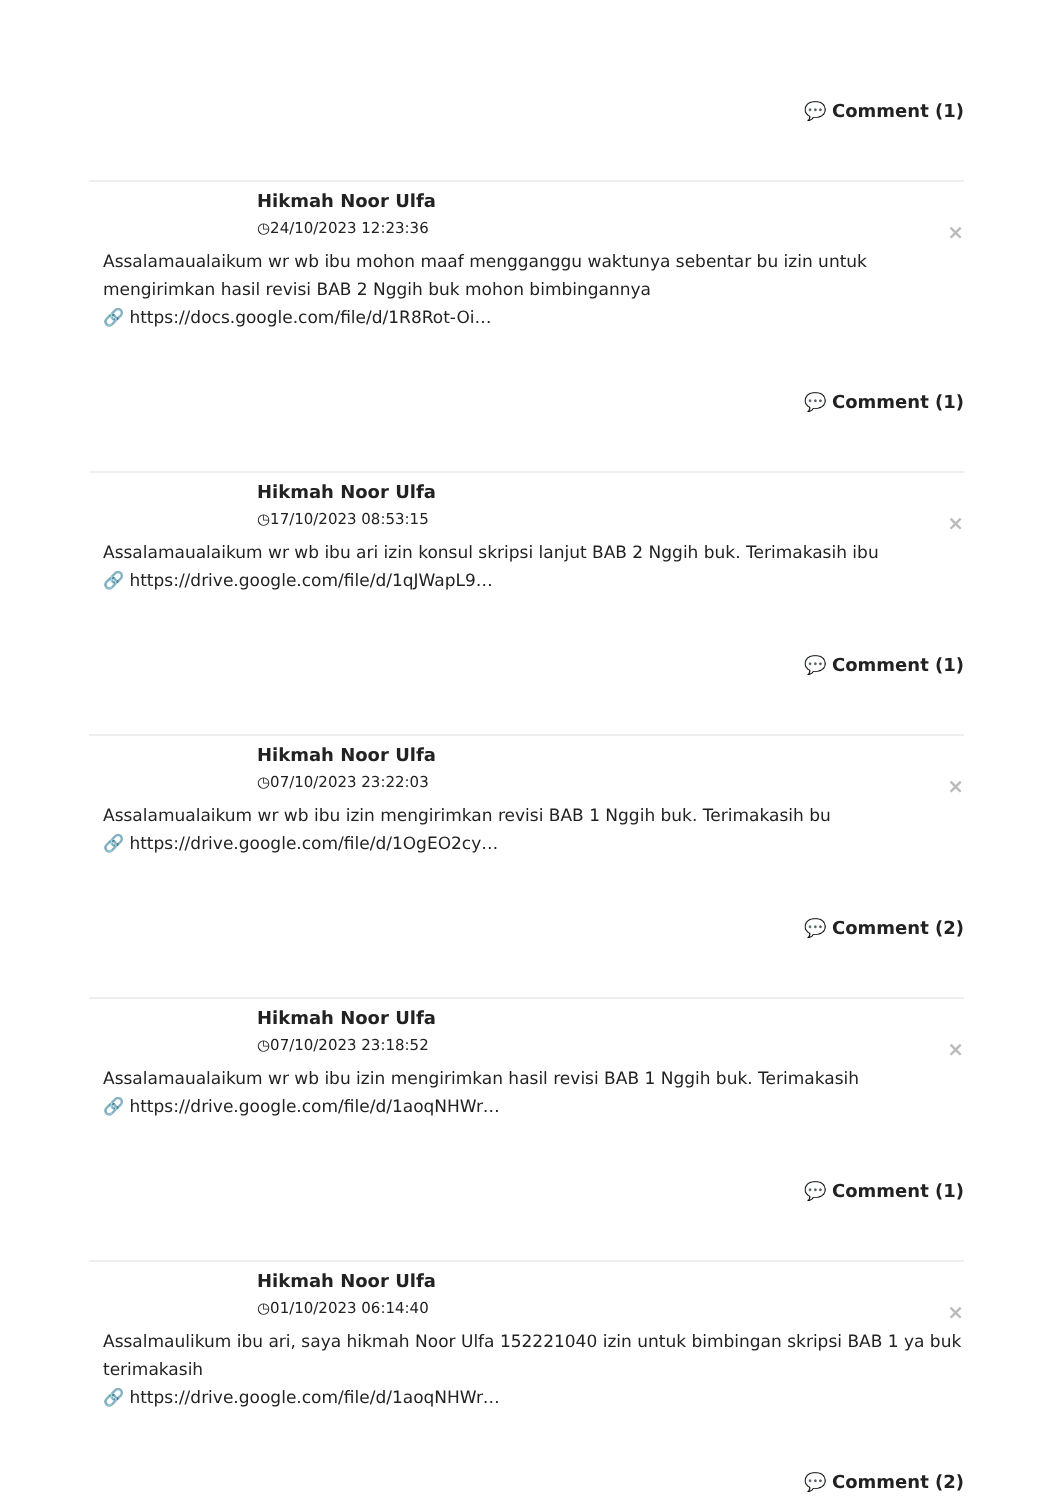💬 Comment (1)
Hikmah Noor Ulfa
◷24/10/2023 12:23:36
×
Assalamaualaikum wr wb ibu mohon maaf mengganggu waktunya sebentar bu izin untuk mengirimkan hasil revisi BAB 2 Nggih buk mohon bimbingannya
🔗 https://docs.google.com/file/d/1R8Rot-Oi…
💬 Comment (1)
Hikmah Noor Ulfa
◷17/10/2023 08:53:15
×
Assalamaualaikum wr wb ibu ari izin konsul skripsi lanjut BAB 2 Nggih buk. Terimakasih ibu
🔗 https://drive.google.com/file/d/1qJWapL9…
💬 Comment (1)
Hikmah Noor Ulfa
◷07/10/2023 23:22:03
×
Assalamualaikum wr wb ibu izin mengirimkan revisi BAB 1 Nggih buk. Terimakasih bu
🔗 https://drive.google.com/file/d/1OgEO2cy…
💬 Comment (2)
Hikmah Noor Ulfa
◷07/10/2023 23:18:52
×
Assalamaualaikum wr wb ibu izin mengirimkan hasil revisi BAB 1 Nggih buk. Terimakasih
🔗 https://drive.google.com/file/d/1aoqNHWr…
💬 Comment (1)
Hikmah Noor Ulfa
◷01/10/2023 06:14:40
×
Assalmaulikum ibu ari, saya hikmah Noor Ulfa 152221040 izin untuk bimbingan skripsi BAB 1 ya buk terimakasih
🔗 https://drive.google.com/file/d/1aoqNHWr…
💬 Comment (2)